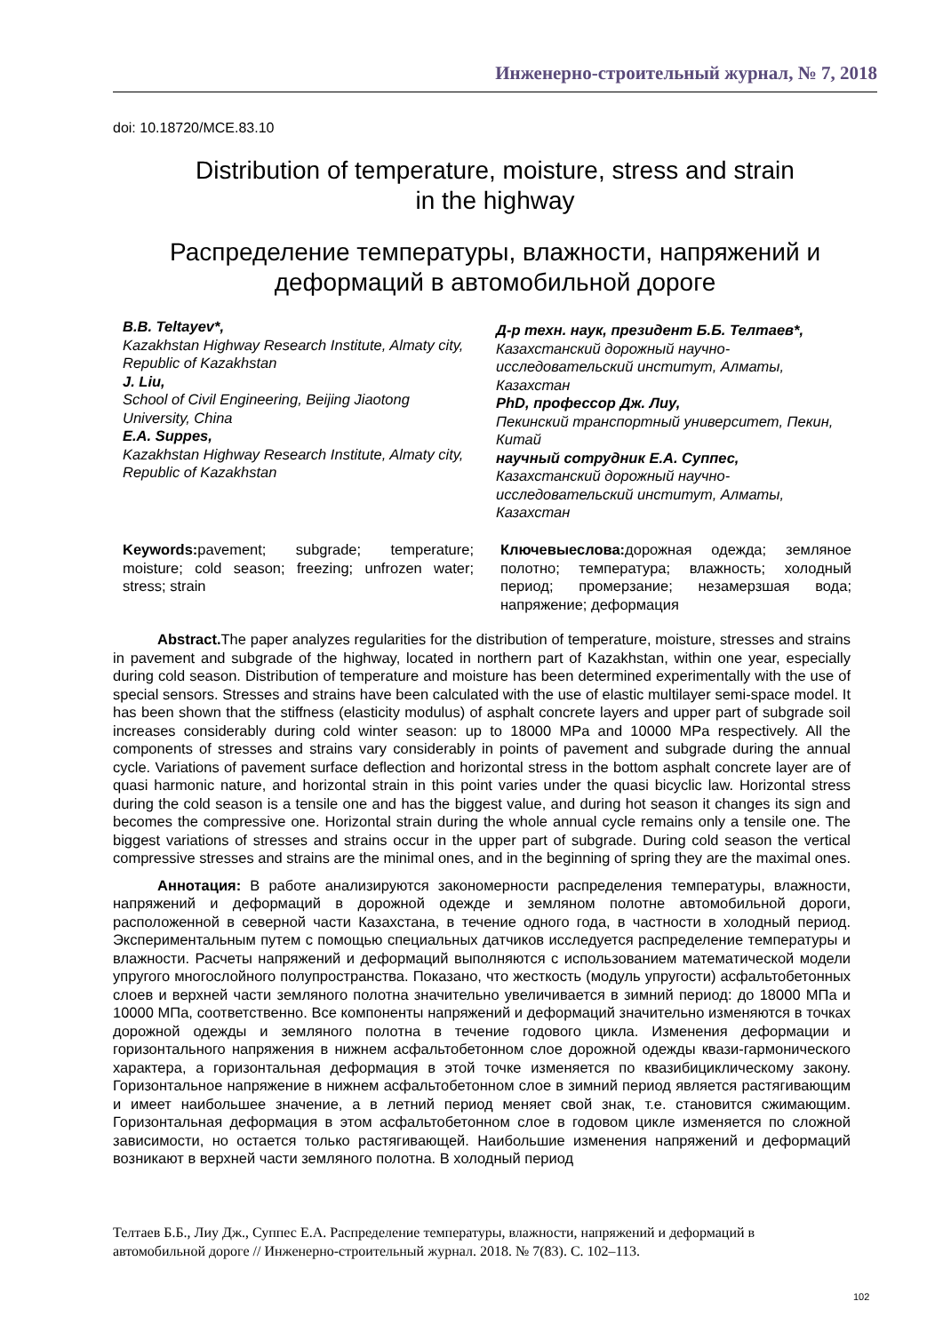Инженерно-строительный журнал, № 7, 2018
doi: 10.18720/MCE.83.10
Distribution of temperature, moisture, stress and strain
in the highway
Распределение температуры, влажности, напряжений и
деформаций в автомобильной дороге
B.B. Teltayev*,
Kazakhstan Highway Research Institute, Almaty city, Republic of Kazakhstan
J. Liu,
School of Civil Engineering, Beijing Jiaotong University, China
E.A. Suppes,
Kazakhstan Highway Research Institute, Almaty city, Republic of Kazakhstan
Д-р техн. наук, президент Б.Б. Телтаев*,
Казахстанский дорожный научно-исследовательский институт, Алматы, Казахстан
PhD, профессор Дж. Лиу,
Пекинский транспортный университет, Пекин, Китай
научный сотрудник Е.А. Суппес,
Казахстанский дорожный научно-исследовательский институт, Алматы, Казахстан
Keywords: pavement; subgrade; temperature; moisture; cold season; freezing; unfrozen water; stress; strain
Ключевыеслова: дорожная одежда; земляное полотно; температура; влажность; холодный период; промерзание; незамерзшая вода; напряжение; деформация
Abstract. The paper analyzes regularities for the distribution of temperature, moisture, stresses and strains in pavement and subgrade of the highway, located in northern part of Kazakhstan, within one year, especially during cold season. Distribution of temperature and moisture has been determined experimentally with the use of special sensors. Stresses and strains have been calculated with the use of elastic multilayer semi-space model. It has been shown that the stiffness (elasticity modulus) of asphalt concrete layers and upper part of subgrade soil increases considerably during cold winter season: up to 18000 MPa and 10000 MPa respectively. All the components of stresses and strains vary considerably in points of pavement and subgrade during the annual cycle. Variations of pavement surface deflection and horizontal stress in the bottom asphalt concrete layer are of quasi harmonic nature, and horizontal strain in this point varies under the quasi bicyclic law. Horizontal stress during the cold season is a tensile one and has the biggest value, and during hot season it changes its sign and becomes the compressive one. Horizontal strain during the whole annual cycle remains only a tensile one. The biggest variations of stresses and strains occur in the upper part of subgrade. During cold season the vertical compressive stresses and strains are the minimal ones, and in the beginning of spring they are the maximal ones.
Аннотация: В работе анализируются закономерности распределения температуры, влажности, напряжений и деформаций в дорожной одежде и земляном полотне автомобильной дороги, расположенной в северной части Казахстана, в течение одного года, в частности в холодный период. Экспериментальным путем с помощью специальных датчиков исследуется распределение температуры и влажности. Расчеты напряжений и деформаций выполняются с использованием математической модели упругого многослойного полупространства. Показано, что жесткость (модуль упругости) асфальтобетонных слоев и верхней части земляного полотна значительно увеличивается в зимний период: до 18000 МПа и 10000 МПа, соответственно. Все компоненты напряжений и деформаций значительно изменяются в точках дорожной одежды и земляного полотна в течение годового цикла. Изменения деформации и горизонтального напряжения в нижнем асфальтобетонном слое дорожной одежды квази-гармонического характера, а горизонтальная деформация в этой точке изменяется по квазибициклическому закону. Горизонтальное напряжение в нижнем асфальтобетонном слое в зимний период является растягивающим и имеет наибольшее значение, а в летний период меняет свой знак, т.е. становится сжимающим. Горизонтальная деформация в этом асфальтобетонном слое в годовом цикле изменяется по сложной зависимости, но остается только растягивающей. Наибольшие изменения напряжений и деформаций возникают в верхней части земляного полотна. В холодный период
Телтаев Б.Б., Лиу Дж., Суппес Е.А. Распределение температуры, влажности, напряжений и деформаций в автомобильной дороге // Инженерно-строительный журнал. 2018. № 7(83). С. 102–113.
102